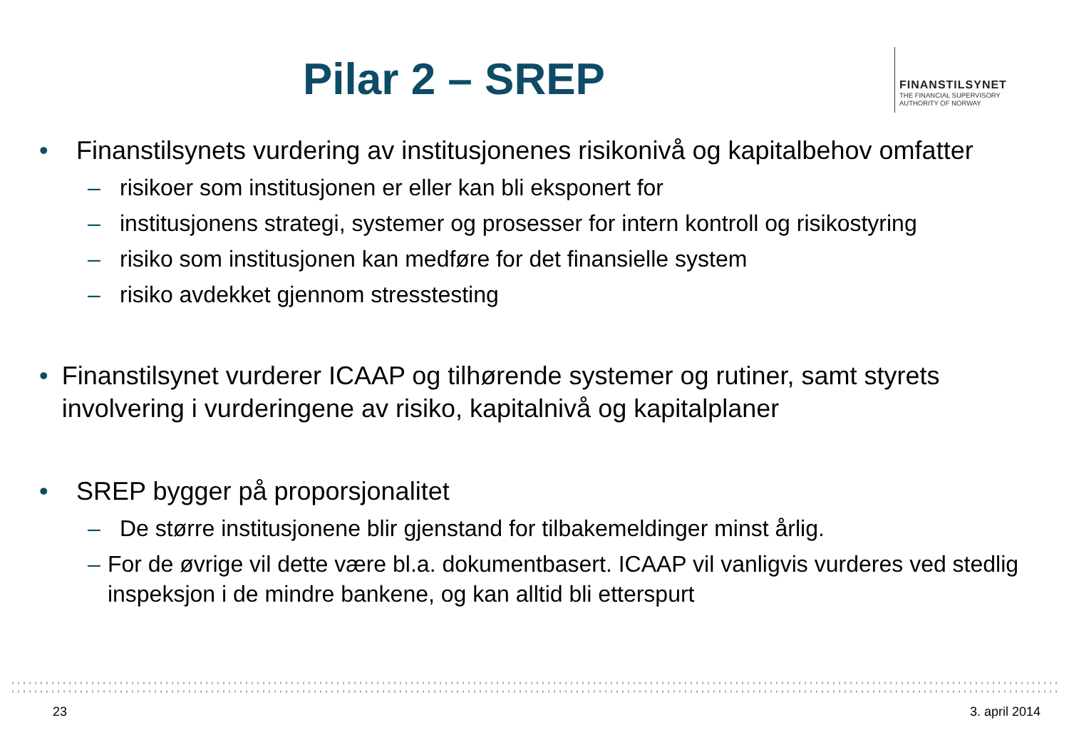Pilar 2 – SREP
FINANSTILSYNET
THE FINANCIAL SUPERVISORY
AUTHORITY OF NORWAY
• Finanstilsynets vurdering av institusjonenes risikonivå og kapitalbehov omfatter
– risikoer som institusjonen er eller kan bli eksponert for
– institusjonens strategi, systemer og prosesser for intern kontroll og risikostyring
– risiko som institusjonen kan medføre for det finansielle system
– risiko avdekket gjennom stresstesting
• Finanstilsynet vurderer ICAAP og tilhørende systemer og rutiner, samt styrets involvering i vurderingene av risiko, kapitalnivå og kapitalplaner
• SREP bygger på proporsjonalitet
– De større institusjonene blir gjenstand for tilbakemeldinger minst årlig.
– For de øvrige vil dette være bl.a. dokumentbasert. ICAAP vil vanligvis vurderes ved stedlig inspeksjon i de mindre bankene, og kan alltid bli etterspurt
23 3. april 2014